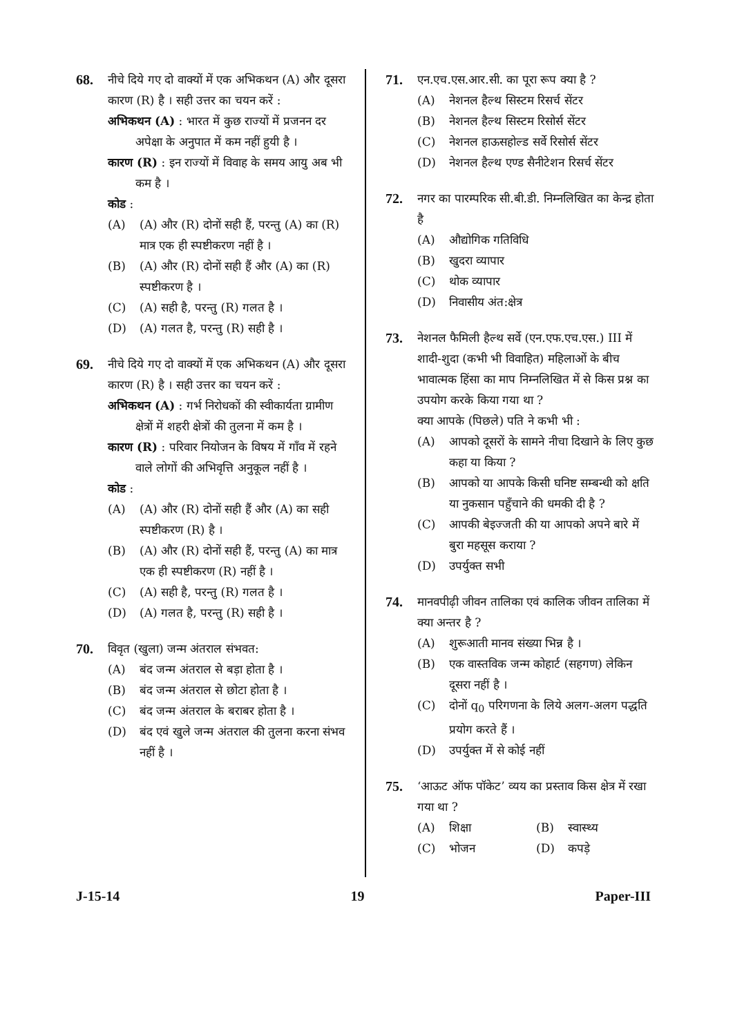68.
नीचे दिये गए दो वाक्यों में एक अभिकथन (A) और दूसरा कारण (R) है । सही उत्तर का चयन करें :
अभिकथन (A) : भारत में कुछ राज्यों में प्रजनन दर अपेक्षा के अनुपात में कम नहीं हुयी है ।
कारण (R) : इन राज्यों में विवाह के समय आयु अब भी कम है ।
कोड :
(A) (A) और (R) दोनों सही हैं, परन्तु (A) का (R) मात्र एक ही स्पष्टीकरण नहीं है ।
(B) (A) और (R) दोनों सही हैं और (A) का (R) स्पष्टीकरण है ।
(C) (A) सही है, परन्तु (R) गलत है ।
(D) (A) गलत है, परन्तु (R) सही है ।
69.
नीचे दिये गए दो वाक्यों में एक अभिकथन (A) और दूसरा कारण (R) है । सही उत्तर का चयन करें :
अभिकथन (A) : गर्भ निरोधकों की स्वीकार्यता ग्रामीण क्षेत्रों में शहरी क्षेत्रों की तुलना में कम है ।
कारण (R) : परिवार नियोजन के विषय में गाँव में रहने वाले लोगों की अभिवृत्ति अनुकूल नहीं है ।
कोड :
(A) (A) और (R) दोनों सही हैं और (A) का सही स्पष्टीकरण (R) है ।
(B) (A) और (R) दोनों सही हैं, परन्तु (A) का मात्र एक ही स्पष्टीकरण (R) नहीं है ।
(C) (A) सही है, परन्तु (R) गलत है ।
(D) (A) गलत है, परन्तु (R) सही है ।
70.
विवृत (खुला) जन्म अंतराल संभवत:
(A) बंद जन्म अंतराल से बड़ा होता है ।
(B) बंद जन्म अंतराल से छोटा होता है ।
(C) बंद जन्म अंतराल के बराबर होता है ।
(D) बंद एवं खुले जन्म अंतराल की तुलना करना संभव नहीं है ।
71.
एन.एच.एस.आर.सी. का पूरा रूप क्या है ?
(A) नेशनल हैल्थ सिस्टम रिसर्च सेंटर
(B) नेशनल हैल्थ सिस्टम रिसोर्स सेंटर
(C) नेशनल हाऊसहोल्ड सर्वे रिसोर्स सेंटर
(D) नेशनल हैल्थ एण्ड सैनीटेशन रिसर्च सेंटर
72.
नगर का पारम्परिक सी.बी.डी. निम्नलिखित का केन्द्र होता है
(A) औद्योगिक गतिविधि
(B) खुदरा व्यापार
(C) थोक व्यापार
(D) निवासीय अंत:क्षेत्र
73.
नेशनल फैमिली हैल्थ सर्वे (एन.एफ.एच.एस.) III में शादी-शुदा (कभी भी विवाहित) महिलाओं के बीच भावात्मक हिंसा का माप निम्नलिखित में से किस प्रश्न का उपयोग करके किया गया था ?
क्या आपके (पिछले) पति ने कभी भी :
(A) आपको दूसरों के सामने नीचा दिखाने के लिए कुछ कहा या किया ?
(B) आपको या आपके किसी घनिष्ट सम्बन्धी को क्षति या नुकसान पहुँचाने की धमकी दी है ?
(C) आपकी बेइज्जती की या आपको अपने बारे में बुरा महसूस कराया ?
(D) उपर्युक्त सभी
74.
मानवपीढ़ी जीवन तालिका एवं कालिक जीवन तालिका में क्या अन्तर है ?
(A) शुरूआती मानव संख्या भिन्न है ।
(B) एक वास्तविक जन्म कोहार्ट (सहगण) लेकिन दूसरा नहीं है ।
(C) दोनों q<sub>0</sub> परिगणना के लिये अलग-अलग पद्धति प्रयोग करते हैं ।
(D) उपर्युक्त में से कोई नहीं
75.
‘आऊट ऑफ पॉकेट’ व्यय का प्रस्ताव किस क्षेत्र में रखा गया था ?
(A) शिक्षा (B) स्वास्थ्य
(C) भोजन (D) कपड़े
J-15-14 19 Paper-III